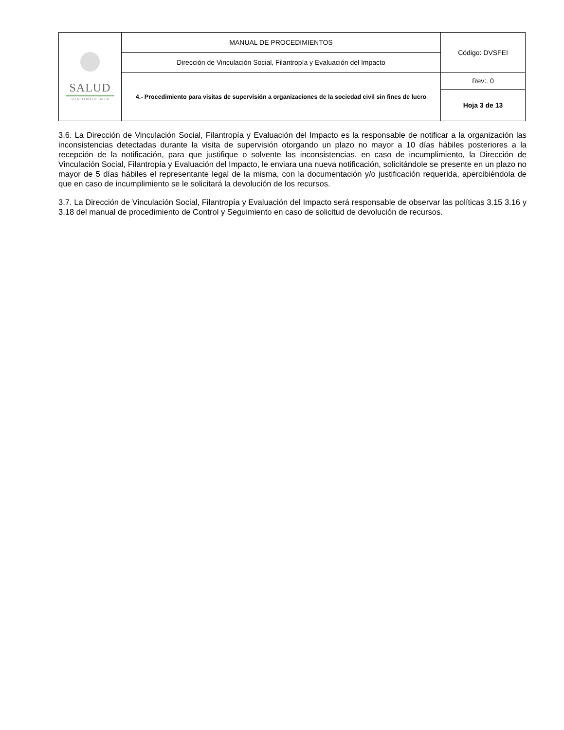| SALUD SECRETARÍA DE SALUD | MANUAL DE PROCEDIMIENTOS | Código: DVSFEI |
| | Dirección de Vinculación Social, Filantropía y Evaluación del Impacto | |
| | 4.- Procedimiento para visitas de supervisión a organizaciones de la sociedad civil sin fines de lucro | Rev:. 0 |
| | | Hoja 3 de 13 |
3.6. La Dirección de Vinculación Social, Filantropía y Evaluación del Impacto es la responsable de notificar a la organización las inconsistencias detectadas durante la visita de supervisión otorgando un plazo no mayor a 10 días hábiles posteriores a la recepción de la notificación, para que justifique o solvente las inconsistencias. en caso de incumplimiento, la Dirección de Vinculación Social, Filantropía y Evaluación del Impacto, le enviara una nueva notificación, solicitándole se presente en un plazo no mayor de 5 días hábiles el representante legal de la misma, con la documentación y/o justificación requerida, apercibiéndola de que en caso de incumplimiento se le solicitará la devolución de los recursos.
3.7. La Dirección de Vinculación Social, Filantropía y Evaluación del Impacto será responsable de observar las políticas 3.15 3.16 y 3.18 del manual de procedimiento de Control y Seguimiento en caso de solicitud de devolución de recursos.